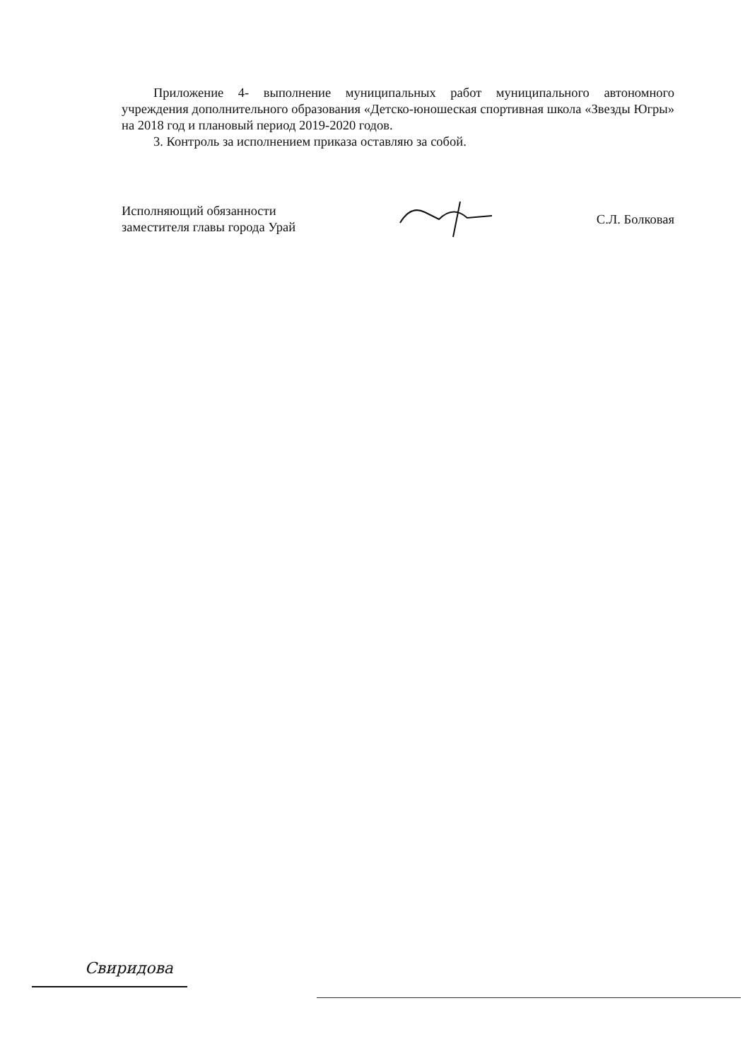Приложение 4- выполнение муниципальных работ муниципального автономного учреждения дополнительного образования «Детско-юношеская спортивная школа «Звезды Югры» на 2018 год и плановый период 2019-2020 годов.
3. Контроль за исполнением приказа оставляю за собой.
Исполняющий обязанности
заместителя главы города Урай
С.Л. Болковая
Свиридова